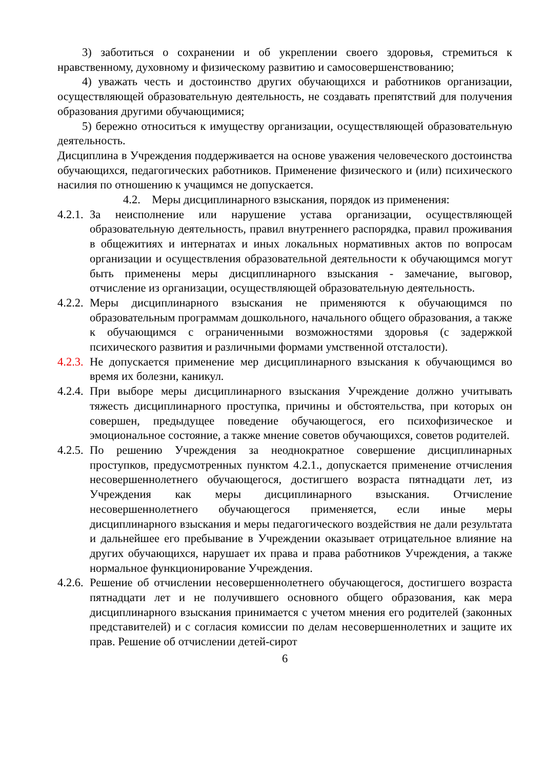3) заботиться о сохранении и об укреплении своего здоровья, стремиться к нравственному, духовному и физическому развитию и самосовершенствованию;
4) уважать честь и достоинство других обучающихся и работников организации, осуществляющей образовательную деятельность, не создавать препятствий для получения образования другими обучающимися;
5) бережно относиться к имуществу организации, осуществляющей образовательную деятельность.
Дисциплина в Учреждения поддерживается на основе уважения человеческого достоинства обучающихся, педагогических работников. Применение физического и (или) психического насилия по отношению к учащимся не допускается.
4.2. Меры дисциплинарного взыскания, порядок из применения:
4.2.1. За неисполнение или нарушение устава организации, осуществляющей образовательную деятельность, правил внутреннего распорядка, правил проживания в общежитиях и интернатах и иных локальных нормативных актов по вопросам организации и осуществления образовательной деятельности к обучающимся могут быть применены меры дисциплинарного взыскания - замечание, выговор, отчисление из организации, осуществляющей образовательную деятельность.
4.2.2. Меры дисциплинарного взыскания не применяются к обучающимся по образовательным программам дошкольного, начального общего образования, а также к обучающимся с ограниченными возможностями здоровья (с задержкой психического развития и различными формами умственной отсталости).
4.2.3. Не допускается применение мер дисциплинарного взыскания к обучающимся во время их болезни, каникул.
4.2.4. При выборе меры дисциплинарного взыскания Учреждение должно учитывать тяжесть дисциплинарного проступка, причины и обстоятельства, при которых он совершен, предыдущее поведение обучающегося, его психофизическое и эмоциональное состояние, а также мнение советов обучающихся, советов родителей.
4.2.5. По решению Учреждения за неоднократное совершение дисциплинарных проступков, предусмотренных пунктом 4.2.1., допускается применение отчисления несовершеннолетнего обучающегося, достигшего возраста пятнадцати лет, из Учреждения как меры дисциплинарного взыскания. Отчисление несовершеннолетнего обучающегося применяется, если иные меры дисциплинарного взыскания и меры педагогического воздействия не дали результата и дальнейшее его пребывание в Учреждении оказывает отрицательное влияние на других обучающихся, нарушает их права и права работников Учреждения, а также нормальное функционирование Учреждения.
4.2.6. Решение об отчислении несовершеннолетнего обучающегося, достигшего возраста пятнадцати лет и не получившего основного общего образования, как мера дисциплинарного взыскания принимается с учетом мнения его родителей (законных представителей) и с согласия комиссии по делам несовершеннолетних и защите их прав. Решение об отчислении детей-сирот
6